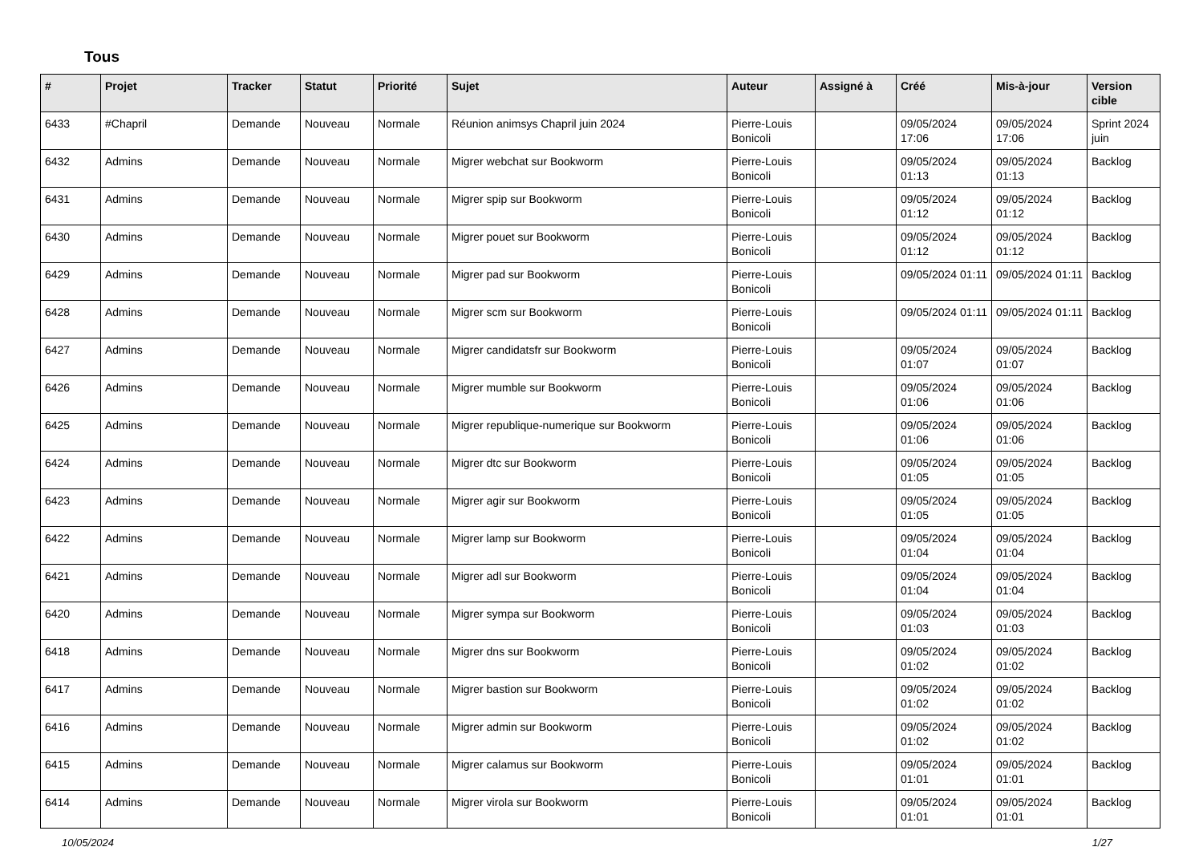Tous
| # | Projet | Tracker | Statut | Priorité | Sujet | Auteur | Assigné à | Créé | Mis-à-jour | Version cible |
| --- | --- | --- | --- | --- | --- | --- | --- | --- | --- | --- |
| 6433 | #Chapril | Demande | Nouveau | Normale | Réunion animsys Chapril juin 2024 | Pierre-Louis Bonicoli | | 09/05/2024 17:06 | 09/05/2024 17:06 | Sprint 2024 juin |
| 6432 | Admins | Demande | Nouveau | Normale | Migrer webchat sur Bookworm | Pierre-Louis Bonicoli | | 09/05/2024 01:13 | 09/05/2024 01:13 | Backlog |
| 6431 | Admins | Demande | Nouveau | Normale | Migrer spip sur Bookworm | Pierre-Louis Bonicoli | | 09/05/2024 01:12 | 09/05/2024 01:12 | Backlog |
| 6430 | Admins | Demande | Nouveau | Normale | Migrer pouet sur Bookworm | Pierre-Louis Bonicoli | | 09/05/2024 01:12 | 09/05/2024 01:12 | Backlog |
| 6429 | Admins | Demande | Nouveau | Normale | Migrer pad sur Bookworm | Pierre-Louis Bonicoli | | 09/05/2024 01:11 | 09/05/2024 01:11 | Backlog |
| 6428 | Admins | Demande | Nouveau | Normale | Migrer scm sur Bookworm | Pierre-Louis Bonicoli | | 09/05/2024 01:11 | 09/05/2024 01:11 | Backlog |
| 6427 | Admins | Demande | Nouveau | Normale | Migrer candidatsfr sur Bookworm | Pierre-Louis Bonicoli | | 09/05/2024 01:07 | 09/05/2024 01:07 | Backlog |
| 6426 | Admins | Demande | Nouveau | Normale | Migrer mumble sur Bookworm | Pierre-Louis Bonicoli | | 09/05/2024 01:06 | 09/05/2024 01:06 | Backlog |
| 6425 | Admins | Demande | Nouveau | Normale | Migrer republique-numerique sur Bookworm | Pierre-Louis Bonicoli | | 09/05/2024 01:06 | 09/05/2024 01:06 | Backlog |
| 6424 | Admins | Demande | Nouveau | Normale | Migrer dtc sur Bookworm | Pierre-Louis Bonicoli | | 09/05/2024 01:05 | 09/05/2024 01:05 | Backlog |
| 6423 | Admins | Demande | Nouveau | Normale | Migrer agir sur Bookworm | Pierre-Louis Bonicoli | | 09/05/2024 01:05 | 09/05/2024 01:05 | Backlog |
| 6422 | Admins | Demande | Nouveau | Normale | Migrer lamp sur Bookworm | Pierre-Louis Bonicoli | | 09/05/2024 01:04 | 09/05/2024 01:04 | Backlog |
| 6421 | Admins | Demande | Nouveau | Normale | Migrer adl sur Bookworm | Pierre-Louis Bonicoli | | 09/05/2024 01:04 | 09/05/2024 01:04 | Backlog |
| 6420 | Admins | Demande | Nouveau | Normale | Migrer sympa sur Bookworm | Pierre-Louis Bonicoli | | 09/05/2024 01:03 | 09/05/2024 01:03 | Backlog |
| 6418 | Admins | Demande | Nouveau | Normale | Migrer dns sur Bookworm | Pierre-Louis Bonicoli | | 09/05/2024 01:02 | 09/05/2024 01:02 | Backlog |
| 6417 | Admins | Demande | Nouveau | Normale | Migrer bastion sur Bookworm | Pierre-Louis Bonicoli | | 09/05/2024 01:02 | 09/05/2024 01:02 | Backlog |
| 6416 | Admins | Demande | Nouveau | Normale | Migrer admin sur Bookworm | Pierre-Louis Bonicoli | | 09/05/2024 01:02 | 09/05/2024 01:02 | Backlog |
| 6415 | Admins | Demande | Nouveau | Normale | Migrer calamus sur Bookworm | Pierre-Louis Bonicoli | | 09/05/2024 01:01 | 09/05/2024 01:01 | Backlog |
| 6414 | Admins | Demande | Nouveau | Normale | Migrer virola sur Bookworm | Pierre-Louis Bonicoli | | 09/05/2024 01:01 | 09/05/2024 01:01 | Backlog |
10/05/2024 1/27